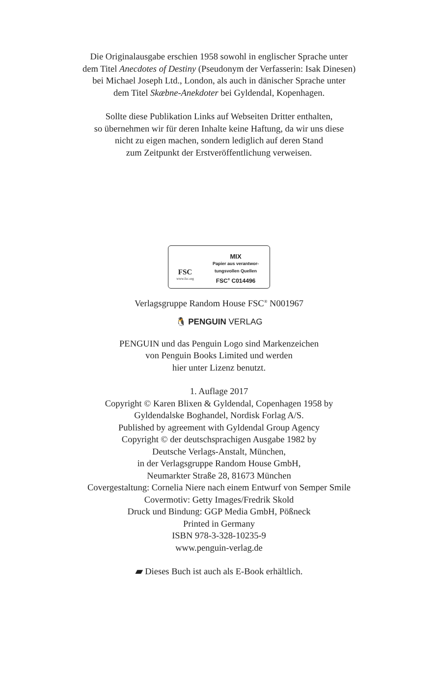Die Originalausgabe erschien 1958 sowohl in englischer Sprache unter
dem Titel Anecdotes of Destiny (Pseudonym der Verfasserin: Isak Dinesen)
bei Michael Joseph Ltd., London, als auch in dänischer Sprache unter
dem Titel Skæbne-Anekdoter bei Gyldendal, Kopenhagen.
Sollte diese Publikation Links auf Webseiten Dritter enthalten,
so übernehmen wir für deren Inhalte keine Haftung, da wir uns diese
nicht zu eigen machen, sondern lediglich auf deren Stand
zum Zeitpunkt der Erstveröffentlichung verweisen.
FSC
www.fsc.org
MIX
Papier aus verantwor-
tungsvollen Quellen
FSC<sup>®</sup> C014496
Verlagsgruppe Random House FSC<sup>®</sup> N001967
🐧 PENGUIN VERLAG
PENGUIN und das Penguin Logo sind Markenzeichen
von Penguin Books Limited und werden
hier unter Lizenz benutzt.
1. Auflage 2017
Copyright © Karen Blixen & Gyldendal, Copenhagen 1958 by
Gyldendalske Boghandel, Nordisk Forlag A/S.
Published by agreement with Gyldendal Group Agency
Copyright © der deutschsprachigen Ausgabe 1982 by
Deutsche Verlags-Anstalt, München,
in der Verlagsgruppe Random House GmbH,
Neumarkter Straße 28, 81673 München
Covergestaltung: Cornelia Niere nach einem Entwurf von Semper Smile
Covermotiv: Getty Images/Fredrik Skold
Druck und Bindung: GGP Media GmbH, Pößneck
Printed in Germany
ISBN 978-3-328-10235-9
www.penguin-verlag.de
▰ Dieses Buch ist auch als E-Book erhältlich.